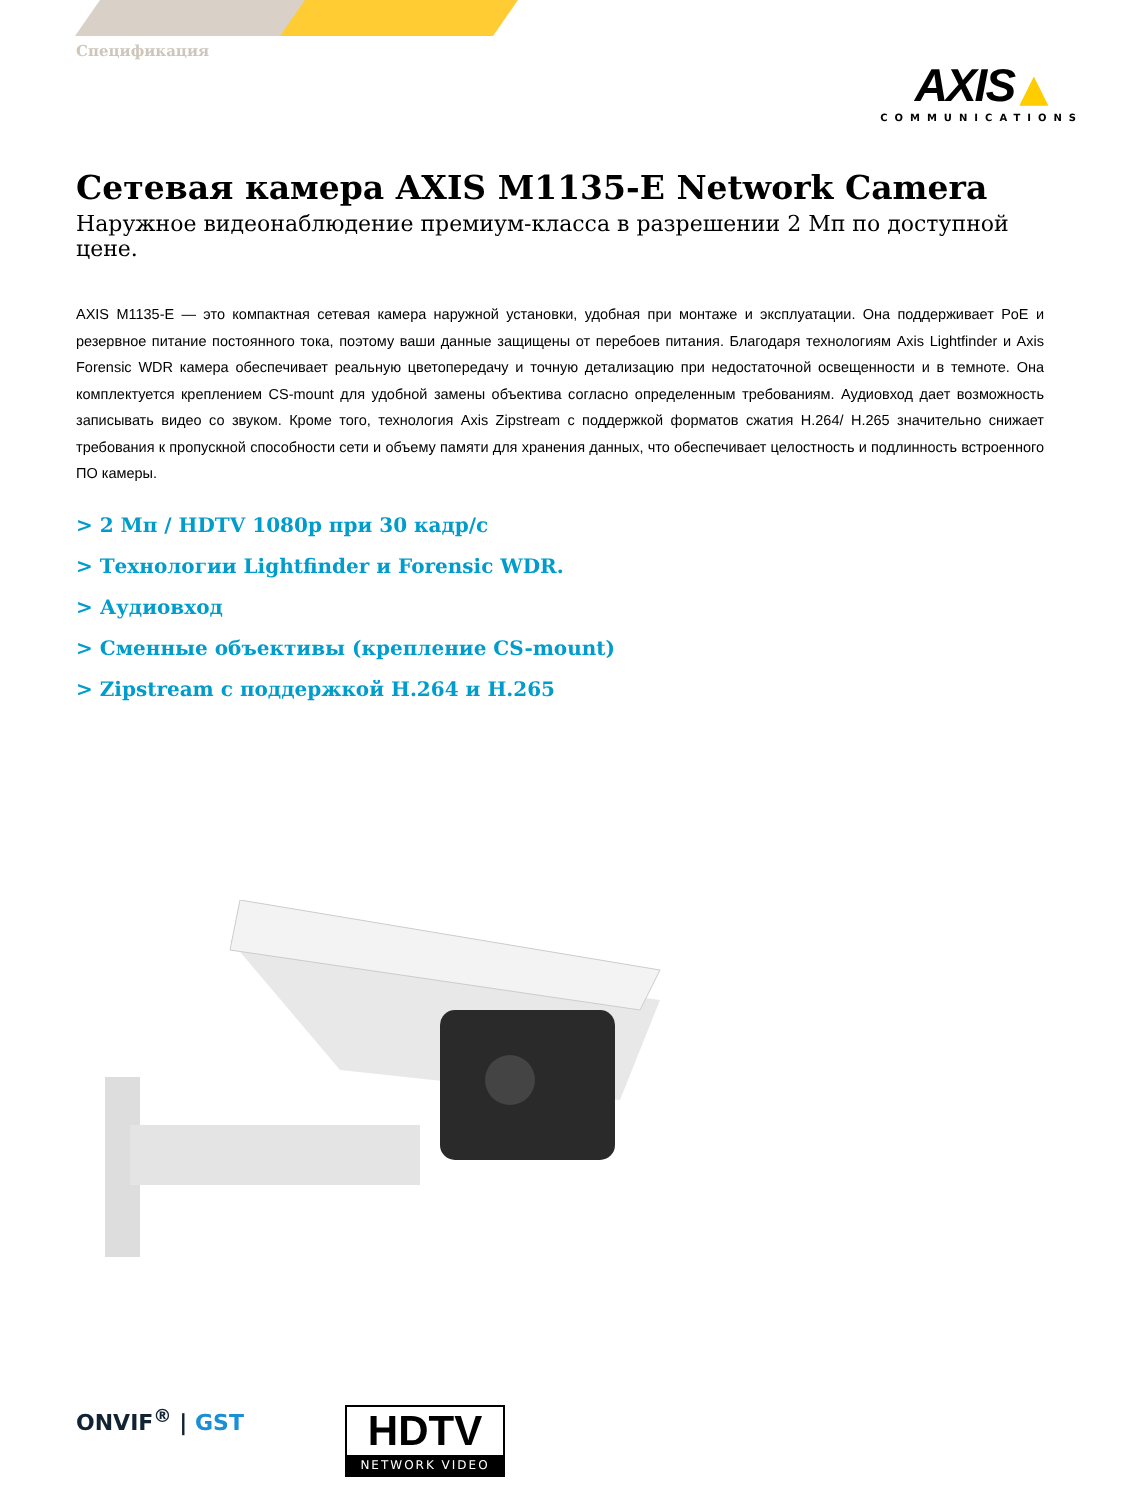Спецификация
AXIS ▲
COMMUNICATIONS
Сетевая камера AXIS M1135-E Network Camera
Наружное видеонаблюдение премиум-класса в разрешении 2 Мп по доступной цене.
AXIS M1135-E — это компактная сетевая камера наружной установки, удобная при монтаже и эксплуатации. Она поддерживает PoE и резервное питание постоянного тока, поэтому ваши данные защищены от перебоев питания. Благодаря технологиям Axis Lightfinder и Axis Forensic WDR камера обеспечивает реальную цветопередачу и точную детализацию при недостаточной освещенности и в темноте. Она комплектуется креплением CS-mount для удобной замены объектива согласно определенным требованиям. Аудиовход дает возможность записывать видео со звуком. Кроме того, технология Axis Zipstream с поддержкой форматов сжатия H.264/ H.265 значительно снижает требования к пропускной способности сети и объему памяти для хранения данных, что обеспечивает целостность и подлинность встроенного ПО камеры.
> 2 Мп / HDTV 1080p при 30 кадр/с
> Технологии Lightfinder и Forensic WDR.
> Аудиовход
> Сменные объективы (крепление CS-mount)
> Zipstream с поддержкой H.264 и H.265
ONVIF<sup>®</sup> | GST
HDTV
NETWORK VIDEO